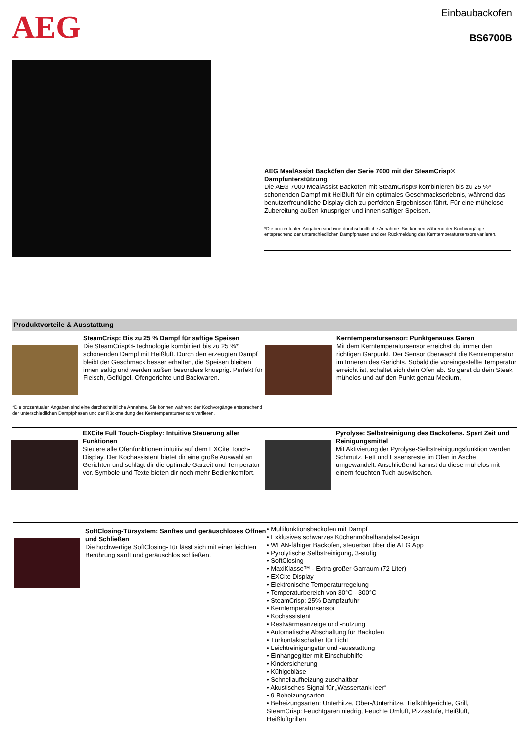AEG
Einbaubackofen
BS6700B
AEG MealAssist Backöfen der Serie 7000 mit der SteamCrisp® Dampfunterstützung
Die AEG 7000 MealAssist Backöfen mit SteamCrisp® kombinieren bis zu 25 %* schonenden Dampf mit Heißluft für ein optimales Geschmackserlebnis, während das benutzerfreundliche Display dich zu perfekten Ergebnissen führt. Für eine mühelose Zubereitung außen knuspriger und innen saftiger Speisen.
*Die prozentualen Angaben sind eine durchschnittliche Annahme. Sie können während der Kochvorgänge entsprechend der unterschiedlichen Dampfphasen und der Rückmeldung des Kerntemperatursensors variieren.
Produktvorteile & Ausstattung
SteamCrisp: Bis zu 25 % Dampf für saftige Speisen
Die SteamCrisp®-Technologie kombiniert bis zu 25 %* schonenden Dampf mit Heißluft. Durch den erzeugten Dampf bleibt der Geschmack besser erhalten, die Speisen bleiben innen saftig und werden außen besonders knusprig. Perfekt für Fleisch, Geflügel, Ofengerichte und Backwaren.
Kerntemperatursensor: Punktgenaues Garen
Mit dem Kerntemperatursensor erreichst du immer den richtigen Garpunkt. Der Sensor überwacht die Kerntemperatur im Inneren des Gerichts. Sobald die voreingestellte Temperatur erreicht ist, schaltet sich dein Ofen ab. So garst du dein Steak mühelos und auf den Punkt genau Medium,
*Die prozentualen Angaben sind eine durchschnittliche Annahme. Sie können während der Kochvorgänge entsprechend der unterschiedlichen Dampfphasen und der Rückmeldung des Kerntemperatursensors variieren.
EXCite Full Touch-Display: Intuitive Steuerung aller Funktionen
Steuere alle Ofenfunktionen intuitiv auf dem EXCite Touch-Display. Der Kochassistent bietet dir eine große Auswahl an Gerichten und schlägt dir die optimale Garzeit und Temperatur vor. Symbole und Texte bieten dir noch mehr Bedienkomfort.
Pyrolyse: Selbstreinigung des Backofens. Spart Zeit und Reinigungsmittel
Mit Aktivierung der Pyrolyse-Selbstreinigungsfunktion werden Schmutz, Fett und Essensreste im Ofen in Asche umgewandelt. Anschließend kannst du diese mühelos mit einem feuchten Tuch auswischen.
SoftClosing-Türsystem: Sanftes und geräuschloses Öffnen und Schließen
Die hochwertige SoftClosing-Tür lässt sich mit einer leichten Berührung sanft und geräuschlos schließen.
• Multifunktionsbackofen mit Dampf
• Exklusives schwarzes Küchenmöbelhandels-Design
• WLAN-fähiger Backofen, steuerbar über die AEG App
• Pyrolytische Selbstreinigung, 3-stufig
• SoftClosing
• MaxiKlasse™ - Extra großer Garraum (72 Liter)
• EXCite Display
• Elektronische Temperaturregelung
• Temperaturbereich von 30°C - 300°C
• SteamCrisp: 25% Dampfzufuhr
• Kerntemperatursensor
• Kochassistent
• Restwärmeanzeige und -nutzung
• Automatische Abschaltung für Backofen
• Türkontaktschalter für Licht
• Leichtreinigungstür und -ausstattung
• Einhängegitter mit Einschubhilfe
• Kindersicherung
• Kühlgebläse
• Schnellaufheizung zuschaltbar
• Akustisches Signal für „Wassertank leer“
• 9 Beheizungsarten
• Beheizungsarten: Unterhitze, Ober-/Unterhitze, Tiefkühlgerichte, Grill, SteamCrisp: Feuchtgaren niedrig, Feuchte Umluft, Pizzastufe, Heißluft, Heißluftgrillen